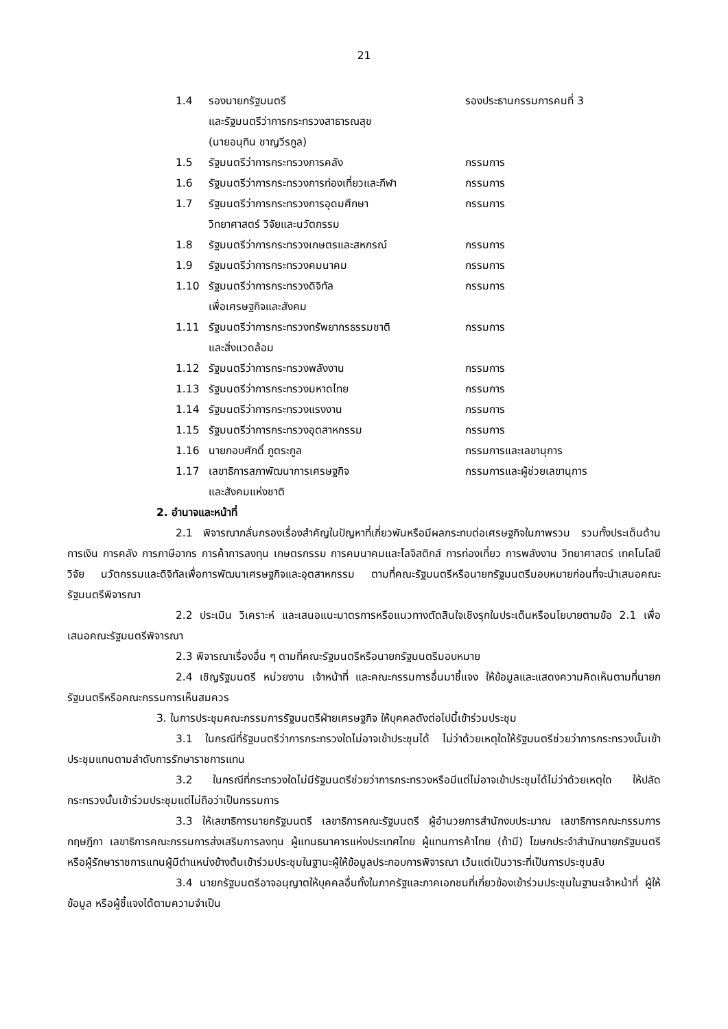21
1.4 รองนายกรัฐมนตรี
และรัฐมนตรีว่าการกระทรวงสาธารณสุข
(นายอนุทิน ชาญวีรกูล)
รองประธานกรรมการคนที่ 3
1.5 รัฐมนตรีว่าการกระทรวงการคลัง กรรมการ
1.6 รัฐมนตรีว่าการกระทรวงการท่องเที่ยวและกีฬา
กรรมการ
1.7 รัฐมนตรีว่าการกระทรวงการอุดมศึกษา
วิทยาศาสตร์ วิจัยและนวัตกรรม
กรรมการ
1.8 รัฐมนตรีว่าการกระทรวงเกษตรและสหกรณ์ กรรมการ
1.9 รัฐมนตรีว่าการกระทรวงคมนาคม กรรมการ
1.10 รัฐมนตรีว่าการกระทรวงดิจิทัล
เพื่อเศรษฐกิจและสังคม
กรรมการ
1.11 รัฐมนตรีว่าการกระทรวงทรัพยากรธรรมชาติ
และสิ่งแวดล้อม
กรรมการ
1.12 รัฐมนตรีว่าการกระทรวงพลังงาน กรรมการ
1.13 รัฐมนตรีว่าการกระทรวงมหาดไทย กรรมการ
1.14 รัฐมนตรีว่าการกระทรวงแรงงาน กรรมการ
1.15 รัฐมนตรีว่าการกระทรวงอุตสาหกรรม กรรมการ
1.16 นายกอบศักดิ์ ภูตระกูล กรรมการและเลขานุการ
1.17 เลขาธิการสภาพัฒนาการเศรษฐกิจ
และสังคมแห่งชาติ
กรรมการและผู้ช่วยเลขานุการ
2. อำนาจและหน้าที่
2.1 พิจารณากลั่นกรองเรื่องสำคัญในปัญหาที่เกี่ยวพันหรือมีผลกระทบต่อเศรษฐกิจในภาพรวม รวมทั้งประเด็นด้านการเงิน การคลัง การภาษีอากร การค้าการลงทุน เกษตรกรรม การคมนาคมและโลจิสติกส์ การท่องเที่ยว การพลังงาน วิทยาศาสตร์ เทคโนโลยี วิจัย นวัตกรรมและดิจิทัลเพื่อการพัฒนาเศรษฐกิจและอุตสาหกรรม ตามที่คณะรัฐมนตรีหรือนายกรัฐมนตรีมอบหมายก่อนที่จะนำเสนอคณะรัฐมนตรีพิจารณา
2.2 ประเมิน วิเคราะห์ และเสนอแนะมาตรการหรือแนวทางตัดสินใจเชิงรุกในประเด็นหรือนโยบายตามข้อ 2.1 เพื่อเสนอคณะรัฐมนตรีพิจารณา
2.3 พิจารณาเรื่องอื่น ๆ ตามที่คณะรัฐมนตรีหรือนายกรัฐมนตรีมอบหมาย
2.4 เชิญรัฐมนตรี หน่วยงาน เจ้าหน้าที่ และคณะกรรมการอื่นมาชี้แจง ให้ข้อมูลและแสดงความคิดเห็นตามที่นายกรัฐมนตรีหรือคณะกรรมการเห็นสมควร
3. ในการประชุมคณะกรรมการรัฐมนตรีฝ่ายเศรษฐกิจ ให้บุคคลดังต่อไปนี้เข้าร่วมประชุม
3.1 ในกรณีที่รัฐมนตรีว่าการกระทรวงใดไม่อาจเข้าประชุมได้ ไม่ว่าด้วยเหตุใดให้รัฐมนตรีช่วยว่าการกระทรวงนั้นเข้าประชุมแทนตามลำดับการรักษาราชการแทน
3.2 ในกรณีที่กระทรวงใดไม่มีรัฐมนตรีช่วยว่าการกระทรวงหรือมีแต่ไม่อาจเข้าประชุมได้ไม่ว่าด้วยเหตุใด ให้ปลัดกระทรวงนั้นเข้าร่วมประชุมแต่ไม่ถือว่าเป็นกรรมการ
3.3 ให้เลขาธิการนายกรัฐมนตรี เลขาธิการคณะรัฐมนตรี ผู้อำนวยการสำนักงบประมาณ เลขาธิการคณะกรรมการกฤษฎีกา เลขาธิการคณะกรรมการส่งเสริมการลงทุน ผู้แทนธนาคารแห่งประเทศไทย ผู้แทนการค้าไทย (ถ้ามี) โฆษกประจำสำนักนายกรัฐมนตรี หรือผู้รักษาราชการแทนผู้มีตำแหน่งข้างต้นเข้าร่วมประชุมในฐานะผู้ให้ข้อมูลประกอบการพิจารณา เว้นแต่เป็นวาระที่เป็นการประชุมลับ
3.4 นายกรัฐมนตรีอาจอนุญาตให้บุคคลอื่นทั้งในภาครัฐและภาคเอกชนที่เกี่ยวข้องเข้าร่วมประชุมในฐานะเจ้าหน้าที่ ผู้ให้ข้อมูล หรือผู้ชี้แจงได้ตามความจำเป็น